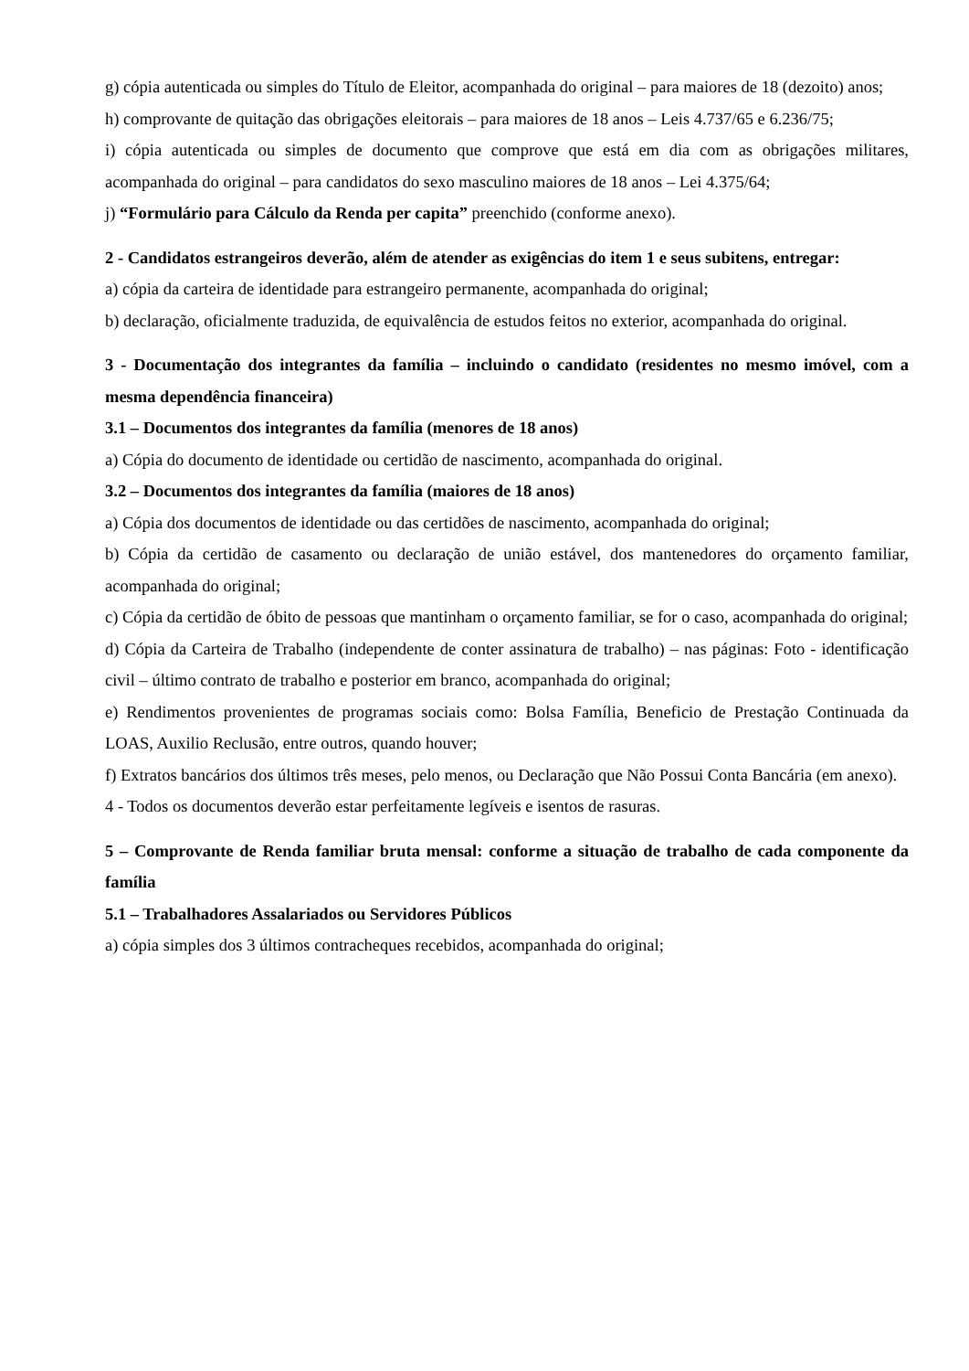g) cópia autenticada ou simples do Título de Eleitor, acompanhada do original – para maiores de 18 (dezoito) anos;
h) comprovante de quitação das obrigações eleitorais – para maiores de 18 anos – Leis 4.737/65 e 6.236/75;
i) cópia autenticada ou simples de documento que comprove que está em dia com as obrigações militares, acompanhada do original – para candidatos do sexo masculino maiores de 18 anos – Lei 4.375/64;
j) “Formulário para Cálculo da Renda per capita” preenchido (conforme anexo).
2 - Candidatos estrangeiros deverão, além de atender as exigências do item 1 e seus subitens, entregar:
a) cópia da carteira de identidade para estrangeiro permanente, acompanhada do original;
b) declaração, oficialmente traduzida, de equivalência de estudos feitos no exterior, acompanhada do original.
3 - Documentação dos integrantes da família – incluindo o candidato (residentes no mesmo imóvel, com a mesma dependência financeira)
3.1 – Documentos dos integrantes da família (menores de 18 anos)
a) Cópia do documento de identidade ou certidão de nascimento, acompanhada do original.
3.2 – Documentos dos integrantes da família (maiores de 18 anos)
a) Cópia dos documentos de identidade ou das certidões de nascimento, acompanhada do original;
b) Cópia da certidão de casamento ou declaração de união estável, dos mantenedores do orçamento familiar, acompanhada do original;
c) Cópia da certidão de óbito de pessoas que mantinham o orçamento familiar, se for o caso, acompanhada do original;
d) Cópia da Carteira de Trabalho (independente de conter assinatura de trabalho) – nas páginas: Foto - identificação civil – último contrato de trabalho e posterior em branco, acompanhada do original;
e) Rendimentos provenientes de programas sociais como: Bolsa Família, Beneficio de Prestação Continuada da LOAS, Auxilio Reclusão, entre outros, quando houver;
f) Extratos bancários dos últimos três meses, pelo menos, ou Declaração que Não Possui Conta Bancária (em anexo).
4 - Todos os documentos deverão estar perfeitamente legíveis e isentos de rasuras.
5 – Comprovante de Renda familiar bruta mensal: conforme a situação de trabalho de cada componente da família
5.1 – Trabalhadores Assalariados ou Servidores Públicos
a) cópia simples dos 3 últimos contracheques recebidos, acompanhada do original;